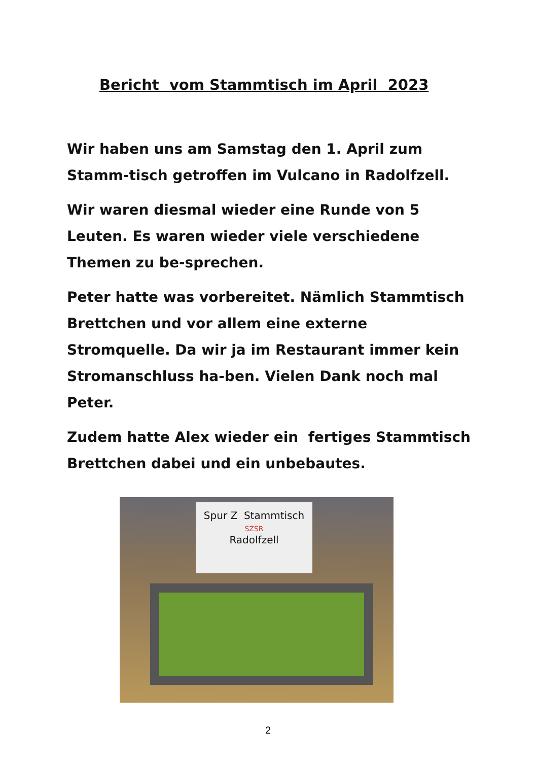Bericht vom Stammtisch im April 2023
Wir haben uns am Samstag den 1. April zum Stamm-tisch getroffen im Vulcano in Radolfzell.
Wir waren diesmal wieder eine Runde von 5 Leuten. Es waren wieder viele verschiedene Themen zu be-sprechen.
Peter hatte was vorbereitet. Nämlich Stammtisch Brettchen und vor allem eine externe Stromquelle. Da wir ja im Restaurant immer kein Stromanschluss ha-ben. Vielen Dank noch mal Peter.
Zudem hatte Alex wieder ein fertiges Stammtisch Brettchen dabei und ein unbebautes.
Spur Z Stammtisch
SZSR
Radolfzell
2